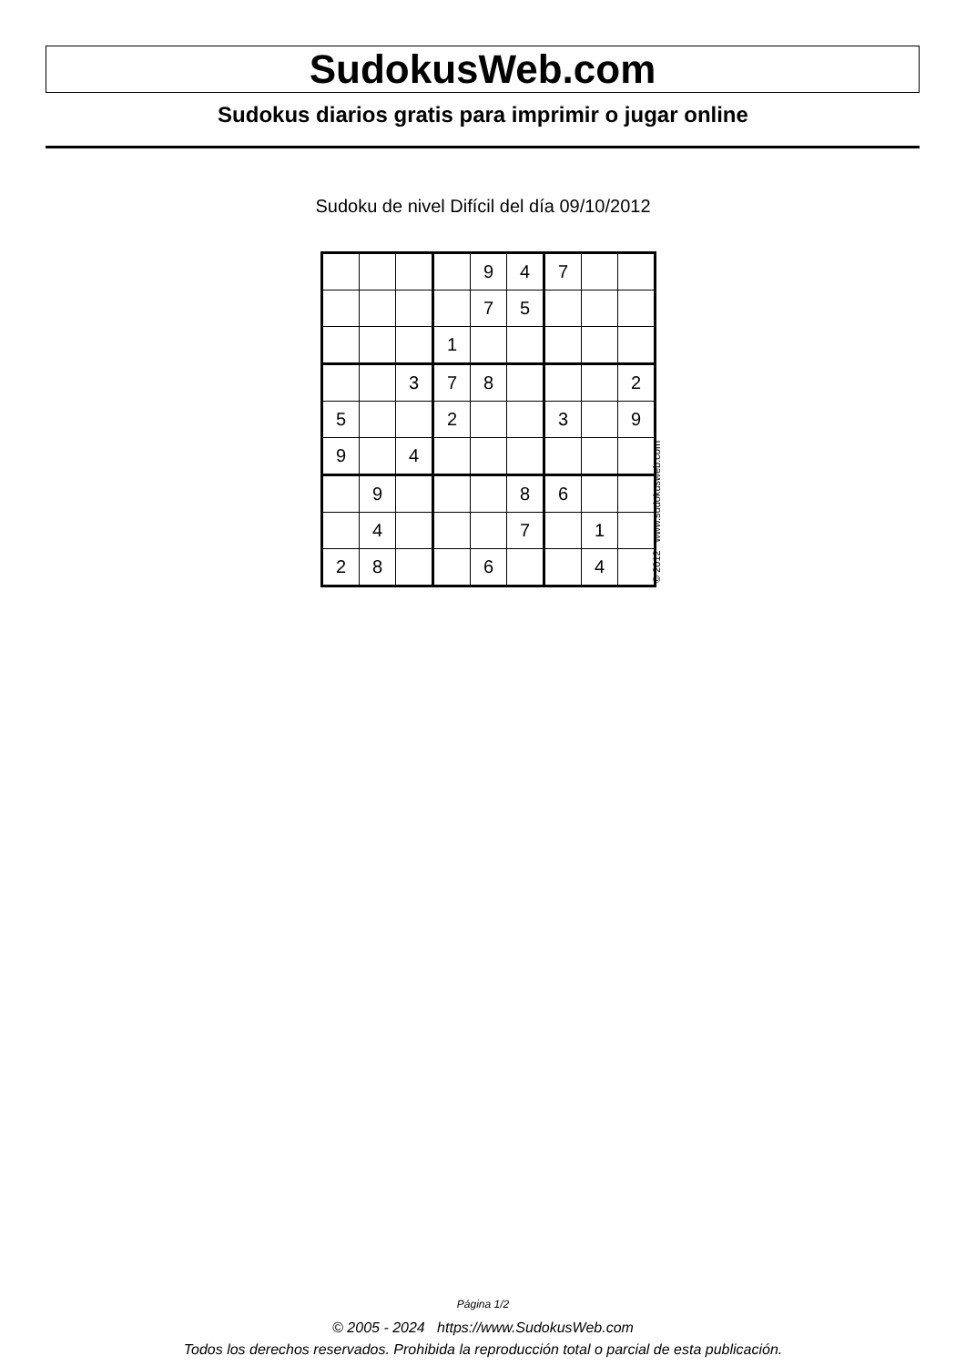SudokusWeb.com
Sudokus diarios gratis para imprimir o jugar online
Sudoku de nivel Difícil del día 09/10/2012
| | | | | 9 | 4 | 7 | | |
| | | | | 7 | 5 | | | |
| | | | 1 | | | | | |
| | | 3 | 7 | 8 | | | | 2 |
| 5 | | | 2 | | | 3 | | 9 |
| 9 | | 4 | | | | | | |
| | 9 | | | | 8 | 6 | | |
| | 4 | | | | 7 | | 1 | |
| 2 | 8 | | | 6 | | | 4 | |
© 2012 www.sudokusweb.com
Página 1/2
© 2005 - 2024 https://www.SudokusWeb.com
Todos los derechos reservados. Prohibida la reproducción total o parcial de esta publicación.